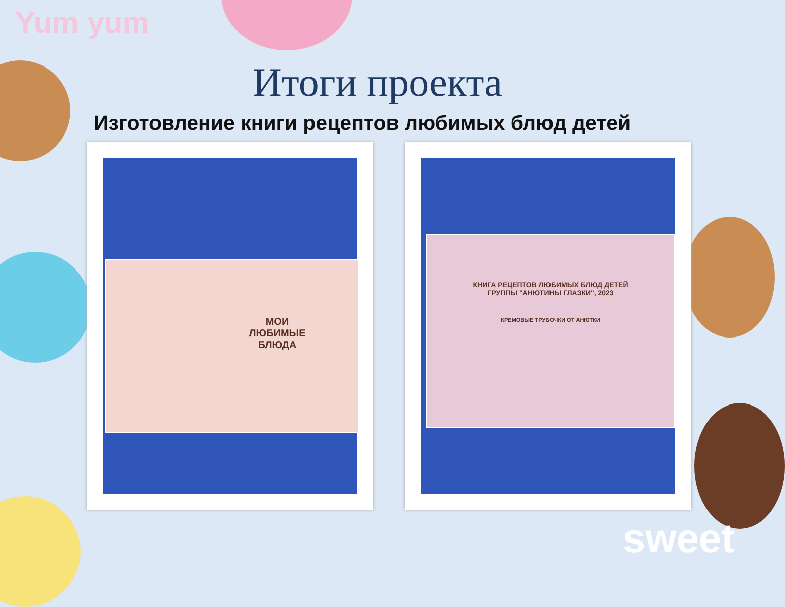Yum yum
Итоги проекта
Изготовление книги рецептов любимых блюд детей
МОИ
ЛЮБИМЫЕ
БЛЮДА
КНИГА РЕЦЕПТОВ ЛЮБИМЫХ БЛЮД ДЕТЕЙ
ГРУППЫ "АНЮТИНЫ ГЛАЗКИ", 2023
КРЕМОВЫЕ ТРУБОЧКИ ОТ АНЮТКИ
sweet